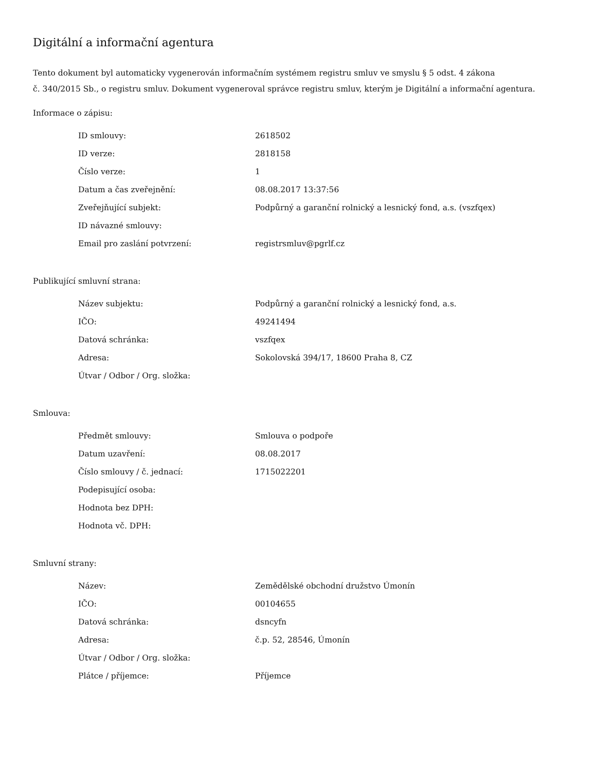Digitální a informační agentura
Tento dokument byl automaticky vygenerován informačním systémem registru smluv ve smyslu § 5 odst. 4 zákona
č. 340/2015 Sb., o registru smluv. Dokument vygeneroval správce registru smluv, kterým je Digitální a informační agentura.
Informace o zápisu:
| ID smlouvy: | 2618502 |
| ID verze: | 2818158 |
| Číslo verze: | 1 |
| Datum a čas zveřejnění: | 08.08.2017 13:37:56 |
| Zveřejňující subjekt: | Podpůrný a garanční rolnický a lesnický fond, a.s. (vszfqex) |
| ID návazné smlouvy: | |
| Email pro zaslání potvrzení: | registrsmluv@pgrlf.cz |
Publikující smluvní strana:
| Název subjektu: | Podpůrný a garanční rolnický a lesnický fond, a.s. |
| IČO: | 49241494 |
| Datová schránka: | vszfqex |
| Adresa: | Sokolovská 394/17, 18600 Praha 8, CZ |
| Útvar / Odbor / Org. složka: | |
Smlouva:
| Předmět smlouvy: | Smlouva o podpoře |
| Datum uzavření: | 08.08.2017 |
| Číslo smlouvy / č. jednací: | 1715022201 |
| Podepisující osoba: | |
| Hodnota bez DPH: | |
| Hodnota vč. DPH: | |
Smluvní strany:
| Název: | Zemědělské obchodní družstvo Úmonín |
| IČO: | 00104655 |
| Datová schránka: | dsncyfn |
| Adresa: | č.p. 52, 28546, Úmonín |
| Útvar / Odbor / Org. složka: | |
| Plátce / příjemce: | Příjemce |